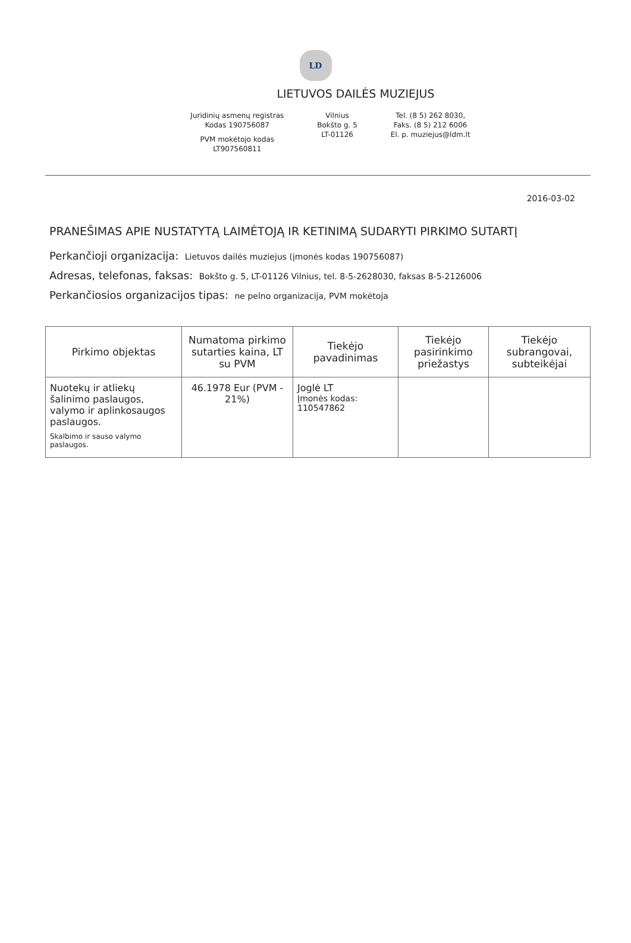LD
LIETUVOS DAILĖS MUZIEJUS
Juridinių asmenų registras
Kodas 190756087
PVM mokėtojo kodas
LT907560811
Vilnius
Bokšto g. 5
LT-01126
Tel. (8 5) 262 8030,
Faks. (8 5) 212 6006
El. p. muziejus@ldm.lt
2016-03-02
PRANEŠIMAS APIE NUSTATYTĄ LAIMĖTOJĄ IR KETINIMĄ SUDARYTI PIRKIMO SUTARTĮ
Perkančioji organizacija: Lietuvos dailės muziejus (įmonės kodas 190756087)
Adresas, telefonas, faksas: Bokšto g. 5, LT-01126 Vilnius, tel. 8-5-2628030, faksas 8-5-2126006
Perkančiosios organizacijos tipas: ne pelno organizacija, PVM mokėtoja
| Pirkimo objektas | Numatoma pirkimo sutarties kaina, LT su PVM | Tiekėjo pavadinimas | Tiekėjo pasirinkimo priežastys | Tiekėjo subrangovai, subteikėjai |
| --- | --- | --- | --- | --- |
| Nuotekų ir atliekų šalinimo paslaugos, valymo ir aplinkosaugos paslaugos. Skalbimo ir sauso valymo paslaugos. | 46.1978 Eur (PVM - 21%) | Joglė LT Įmonės kodas: 110547862 | | |